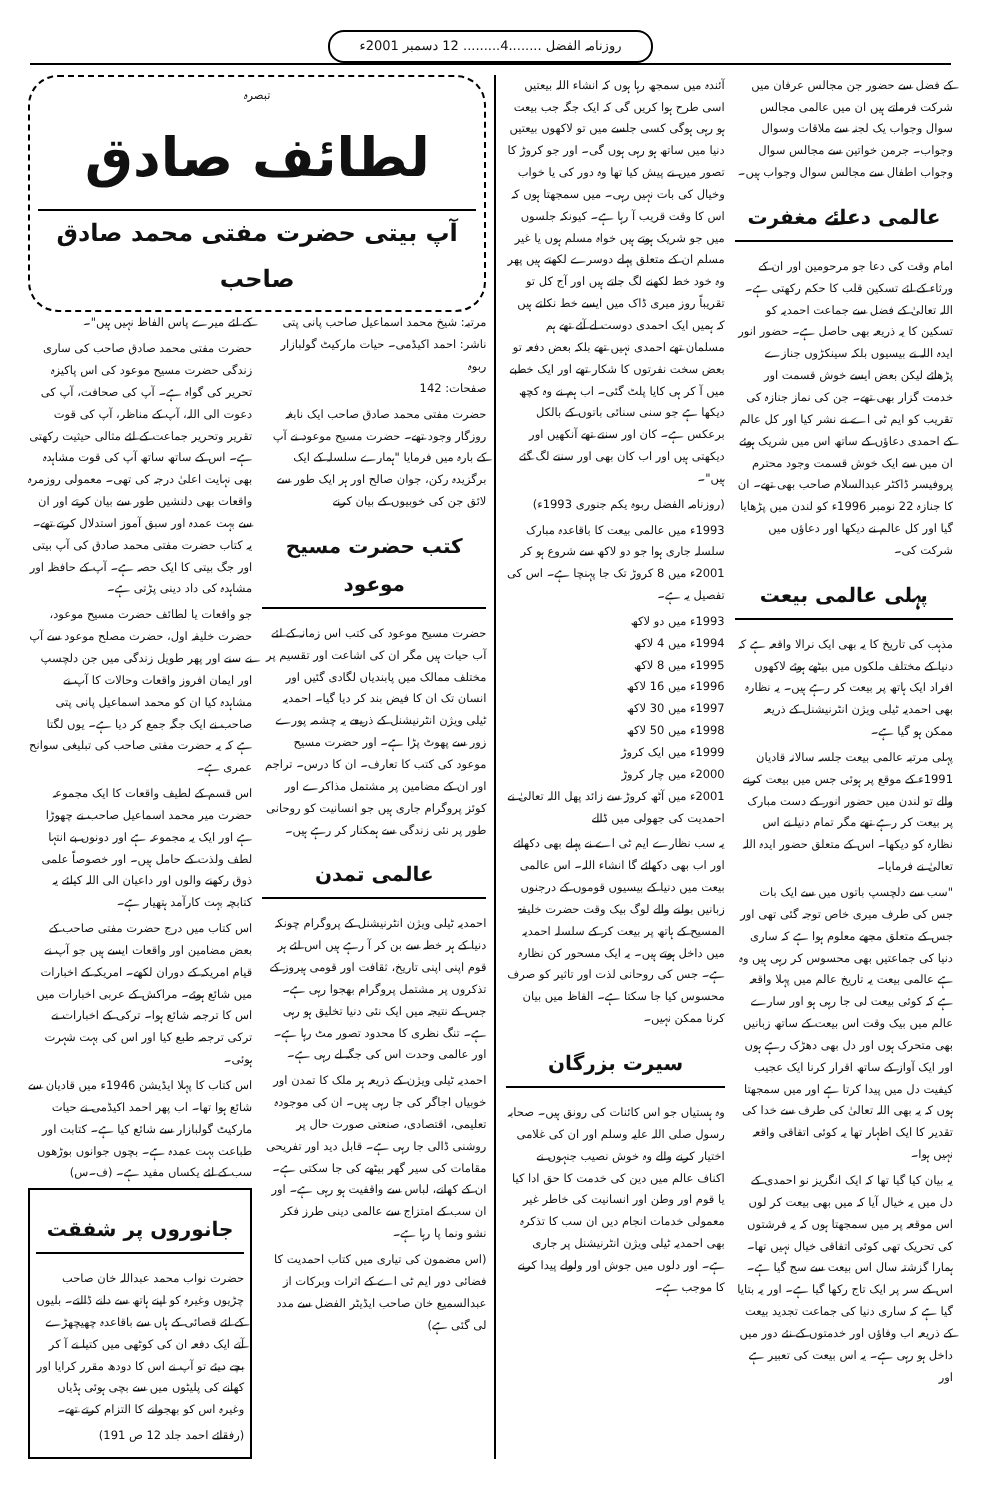روزنامہ الفضل ........4......... 12 دسمبر 2001ء
کے فضل سے حضور جن مجالس عرفان میں شرکت فرماتے ہیں ان میں عالمی مجالس سوال وجواب یک لجنہ سے ملاقات وسوال وجواب۔ جرمن خواتین سے مجالس سوال وجواب اطفال سے مجالس سوال وجواب ہیں۔
عالمی دعائے مغفرت
امام وقت کی دعا جو مرحومین اور ان کے ورثاء کے لئے تسکین قلب کا حکم رکھتی ہے۔ اللہ تعالیٰ کے فضل سے جماعت احمدیہ کو تسکین کا یہ ذریعہ بھی حاصل ہے۔ حضور انور ایدہ اللہ نے بیسیوں بلکہ سینکڑوں جنازے پڑھائے لیکن بعض ایسے خوش قسمت اور خدمت گزار بھی تھے۔ جن کی نماز جنازہ کی تقریب کو ایم ٹی اے نے نشر کیا اور کل عالم کے احمدی دعاؤں کے ساتھ اس میں شریک ہوئے ان میں سے ایک خوش قسمت وجود محترم پروفیسر ڈاکٹر عبدالسلام صاحب بھی تھے۔ ان کا جنازہ 22 نومبر 1996ء کو لندن میں پڑھایا گیا اور کل عالم نے دیکھا اور دعاؤں میں شرکت کی۔
پہلی عالمی بیعت
مذہب کی تاریخ کا یہ بھی ایک نرالا واقعہ ہے کہ دنیا کے مختلف ملکوں میں بیٹھے ہوئے لاکھوں افراد ایک ہاتھ پر بیعت کر رہے ہیں۔ یہ نظارہ بھی احمدیہ ٹیلی ویژن انٹرنیشنل کے ذریعہ ممکن ہو گیا ہے۔
پہلی مرتبہ عالمی بیعت جلسہ سالانہ قادیان 1991ء کے موقع پر ہوئی جس میں بیعت کرنے والے تو لندن میں حضور انور کے دست مبارک پر بیعت کر رہے تھے مگر تمام دنیا نے اس نظارہ کو دیکھا۔ اس کے متعلق حضور ایدہ اللہ تعالیٰ نے فرمایا۔
"سب سے دلچسپ باتوں میں سے ایک بات جس کی طرف میری خاص توجہ گئی تھی اور جس کے متعلق مجھے معلوم ہوا ہے کہ ساری دنیا کی جماعتیں بھی محسوس کر رہی ہیں وہ ہے عالمی بیعت یہ تاریخ عالم میں پہلا واقعہ ہے کہ کوئی بیعت لی جا رہی ہو اور سارے عالم میں بیک وقت اس بیعت کے ساتھ زبانیں بھی متحرک ہوں اور دل بھی دھڑک رہے ہوں اور ایک آواز کے ساتھ اقرار کرنا ایک عجیب کیفیت دل میں پیدا کرتا ہے اور میں سمجھتا ہوں کہ یہ بھی اللہ تعالیٰ کی طرف سے خدا کی تقدیر کا ایک اظہار تھا یہ کوئی اتفاقی واقعہ نہیں ہوا۔
یہ بیان کیا گیا تھا کہ ایک انگریز نو احمدی کے دل میں یہ خیال آیا کہ میں بھی بیعت کر لوں اس موقعہ پر میں سمجھتا ہوں کہ یہ فرشتوں کی تحریک تھی کوئی اتفاقی خیال نہیں تھا۔ ہمارا گزشتہ سال اس بیعت سے سج گیا ہے۔ اس کے سر پر ایک تاج رکھا گیا ہے۔ اور یہ بتایا گیا ہے کہ ساری دنیا کی جماعت تجدید بیعت کے ذریعہ اب وفاؤں اور خدمتوں کے نئے دور میں داخل ہو رہی ہے۔ یہ اس بیعت کی تعبیر ہے اور
آئندہ میں سمجھ رہا ہوں کہ انشاء اللہ بیعتیں اسی طرح ہوا کریں گی کہ ایک جگہ جب بیعت ہو رہی ہوگی کسی جلسے میں تو لاکھوں بیعتیں دنیا میں ساتھ ہو رہی ہوں گی۔ اور جو کروڑ کا تصور میں نے پیش کیا تھا وہ دور کی یا خواب وخیال کی بات نہیں رہی۔ میں سمجھتا ہوں کہ اس کا وقت قریب آ رہا ہے۔ کیونکہ جلسوں میں جو شریک ہوتے ہیں خواہ مسلم ہوں یا غیر مسلم ان کے متعلق پہلے دوسرے لکھتے ہیں پھر وہ خود خط لکھنے لگ جاتے ہیں اور آج کل تو تقریباً روز میری ڈاک میں ایسے خط نکلتے ہیں کہ ہمیں ایک احمدی دوست لے آئے تھے ہم مسلمان تھے احمدی نہیں تھے بلکہ بعض دفعہ تو بعض سخت نفرتوں کا شکار تھے اور ایک خطبے میں آ کر ہی کایا پلٹ گئی۔ اب ہم نے وہ کچھ دیکھا ہے جو سنی سنائی باتوں کے بالکل برعکس ہے۔ کان اور سنتے تھے آنکھیں اور دیکھتی ہیں اور اب کان بھی اور سننے لگ گئے ہیں"۔
(روزنامہ الفضل ربوہ یکم جنوری 1993ء)
1993ء میں عالمی بیعت کا باقاعدہ مبارک سلسلہ جاری ہوا جو دو لاکھ سے شروع ہو کر 2001ء میں 8 کروڑ تک جا پہنچا ہے۔ اس کی تفصیل یہ ہے۔
1993ء میں دو لاکھ
1994ء میں 4 لاکھ
1995ء میں 8 لاکھ
1996ء میں 16 لاکھ
1997ء میں 30 لاکھ
1998ء میں 50 لاکھ
1999ء میں ایک کروڑ
2000ء میں چار کروڑ
2001ء میں آٹھ کروڑ سے زائد پھل اللہ تعالیٰ نے احمدیت کی جھولی میں ڈالے
یہ سب نظارے ایم ٹی اے نے پہلے بھی دکھائے اور اب بھی دکھائے گا انشاء اللہ۔ اس عالمی بیعت میں دنیا کے بیسیوں قوموں کے درجنوں زبانیں بولنے والے لوگ بیک وقت حضرت خلیفۃ المسیح کے ہاتھ پر بیعت کر کے سلسلہ احمدیہ میں داخل ہوتے ہیں۔ یہ ایک مسحور کن نظارہ ہے۔ جس کی روحانی لذت اور تاثیر کو صرف محسوس کیا جا سکتا ہے۔ الفاظ میں بیان کرنا ممکن نہیں۔
سیرت بزرگان
وہ ہستیاں جو اس کائنات کی رونق ہیں۔ صحابہ رسول صلی اللہ علیہ وسلم اور ان کی غلامی اختیار کرنے والے وہ خوش نصیب جنہوں نے اکناف عالم میں دین کی خدمت کا حق ادا کیا یا قوم اور وطن اور انسانیت کی خاطر غیر معمولی خدمات انجام دیں ان سب کا تذکرہ بھی احمدیہ ٹیلی ویژن انٹرنیشنل پر جاری ہے۔ اور دلوں میں جوش اور ولولے پیدا کرنے کا موجب ہے۔
تبصرہ
لطائف صادق
آپ بیتی حضرت مفتی محمد صادق صاحب
مرتبہ: شیخ محمد اسماعیل صاحب پانی پتی
ناشر: احمد اکیڈمی۔ حیات مارکیٹ گولبازار ربوہ
صفحات: 142
حضرت مفتی محمد صادق صاحب ایک نابغہ روزگار وجود تھے۔ حضرت مسیح موعود نے آپ کے بارہ میں فرمایا "ہمارے سلسلہ کے ایک برگزیدہ رکن، جوان صالح اور ہر ایک طور سے لائق جن کی خوبیوں کے بیان کرنے
کتب حضرت مسیح موعود
حضرت مسیح موعود کی کتب اس زمانہ کے لئے آب حیات ہیں مگر ان کی اشاعت اور تقسیم پر مختلف ممالک میں پابندیاں لگادی گئیں اور انسان تک ان کا فیض بند کر دیا گیا۔ احمدیہ ٹیلی ویژن انٹرنیشنل کے ذریعے یہ چشمہ پورے زور سے پھوٹ پڑا ہے۔ اور حضرت مسیح موعود کی کتب کا تعارف۔ ان کا درس۔ تراجم اور ان کے مضامین پر مشتمل مذاکرے اور کوئز پروگرام جاری ہیں جو انسانیت کو روحانی طور پر نئی زندگی سے ہمکنار کر رہے ہیں۔
عالمی تمدن
احمدیہ ٹیلی ویژن انٹرنیشنل کے پروگرام چونکہ دنیا کے ہر خطہ سے بن کر آ رہے ہیں اس لئے ہر قوم اپنی اپنی تاریخ، ثقافت اور قومی ہیروز کے تذکروں پر مشتمل پروگرام بھجوا رہی ہے۔ جس کے نتیجہ میں ایک نئی دنیا تخلیق ہو رہی ہے۔ تنگ نظری کا محدود تصور مٹ رہا ہے۔ اور عالمی وحدت اس کی جگہ لے رہی ہے۔
احمدیہ ٹیلی ویژن کے ذریعہ ہر ملک کا تمدن اور خوبیاں اجاگر کی جا رہی ہیں۔ ان کی موجودہ تعلیمی، اقتصادی، صنعتی صورت حال پر روشنی ڈالی جا رہی ہے۔ قابل دید اور تفریحی مقامات کی سیر گھر بیٹھے کی جا سکتی ہے۔ ان کے کھانے، لباس سے واقفیت ہو رہی ہے۔ اور ان سب کے امتزاج سے عالمی دینی طرز فکر نشو ونما پا رہا ہے۔
(اس مضمون کی تیاری میں کتاب احمدیت کا فضائی دور ایم ٹی اے کے اثرات وبرکات از عبدالسمیع خان صاحب ایڈیٹر الفضل سے مدد لی گئی ہے)
کے لئے میرے پاس الفاظ نہیں ہیں"۔
حضرت مفتی محمد صادق صاحب کی ساری زندگی حضرت مسیح موعود کی اس پاکیزہ تحریر کی گواہ ہے۔ آپ کی صحافت، آپ کی دعوت الی اللہ، آپ کے مناظر، آپ کی قوت تقریر وتحریر جماعت کے لئے مثالی حیثیت رکھتی ہے۔ اس کے ساتھ ساتھ آپ کی قوت مشاہدہ بھی نہایت اعلیٰ درجہ کی تھی۔ معمولی روزمرہ واقعات بھی دلنشیں طور سے بیان کرتے اور ان سے بہت عمدہ اور سبق آموز استدلال کرتے تھے۔ یہ کتاب حضرت مفتی محمد صادق کی آپ بیتی اور جگ بیتی کا ایک حصہ ہے۔ آپ کے حافظہ اور مشاہدہ کی داد دینی پڑتی ہے۔
جو واقعات یا لطائف حضرت مسیح موعود، حضرت خلیفہ اول، حضرت مصلح موعود سے آپ نے سنے اور پھر طویل زندگی میں جن دلچسپ اور ایمان افروز واقعات وحالات کا آپ نے مشاہدہ کیا ان کو محمد اسماعیل پانی پتی صاحب نے ایک جگہ جمع کر دیا ہے۔ یوں لگتا ہے کہ یہ حضرت مفتی صاحب کی تبلیغی سوانح عمری ہے۔
اس قسم کے لطیف واقعات کا ایک مجموعہ حضرت میر محمد اسماعیل صاحب نے چھوڑا ہے اور ایک یہ مجموعہ ہے اور دونوں بے انتہا لطف ولذت کے حامل ہیں۔ اور خصوصاً علمی ذوق رکھنے والوں اور داعیان الی اللہ کیلئے یہ کتابچہ بہت کارآمد ہتھیار ہے۔
اس کتاب میں درج حضرت مفتی صاحب کے بعض مضامین اور واقعات ایسے ہیں جو آپ نے قیام امریکہ کے دوران لکھے۔ امریکہ کے اخبارات میں شائع ہوئے۔ مراکش کے عربی اخبارات میں اس کا ترجمہ شائع ہوا۔ ترکی کے اخبارات نے ترکی ترجمہ طبع کیا اور اس کی بہت شہرت ہوئی۔
اس کتاب کا پہلا ایڈیشن 1946ء میں قادیان سے شائع ہوا تھا۔ اب پھر احمد اکیڈمی نے حیات مارکیٹ گولبازار سے شائع کیا ہے۔ کتابت اور طباعت بہت عمدہ ہے۔ بچوں جوانوں بوڑھوں سب کے لئے یکساں مفید ہے۔ (ف۔س)
جانوروں پر شفقت
حضرت نواب محمد عبداللہ خان صاحب چڑیوں وغیرہ کو اپنے ہاتھ سے دانے ڈالتے۔ بلیوں کے لئے قصائی کے ہاں سے باقاعدہ چھیچھڑے آتے ایک دفعہ ان کی کوٹھی میں کتیا نے آ کر بچے دیئے تو آپ نے اس کا دودھ مقرر کرایا اور کھانے کی پلیٹوں میں سے بچی ہوئی ہڈیاں وغیرہ اس کو بھجوانے کا التزام کرتے تھے۔
(رفقائے احمد جلد 12 ص 191)